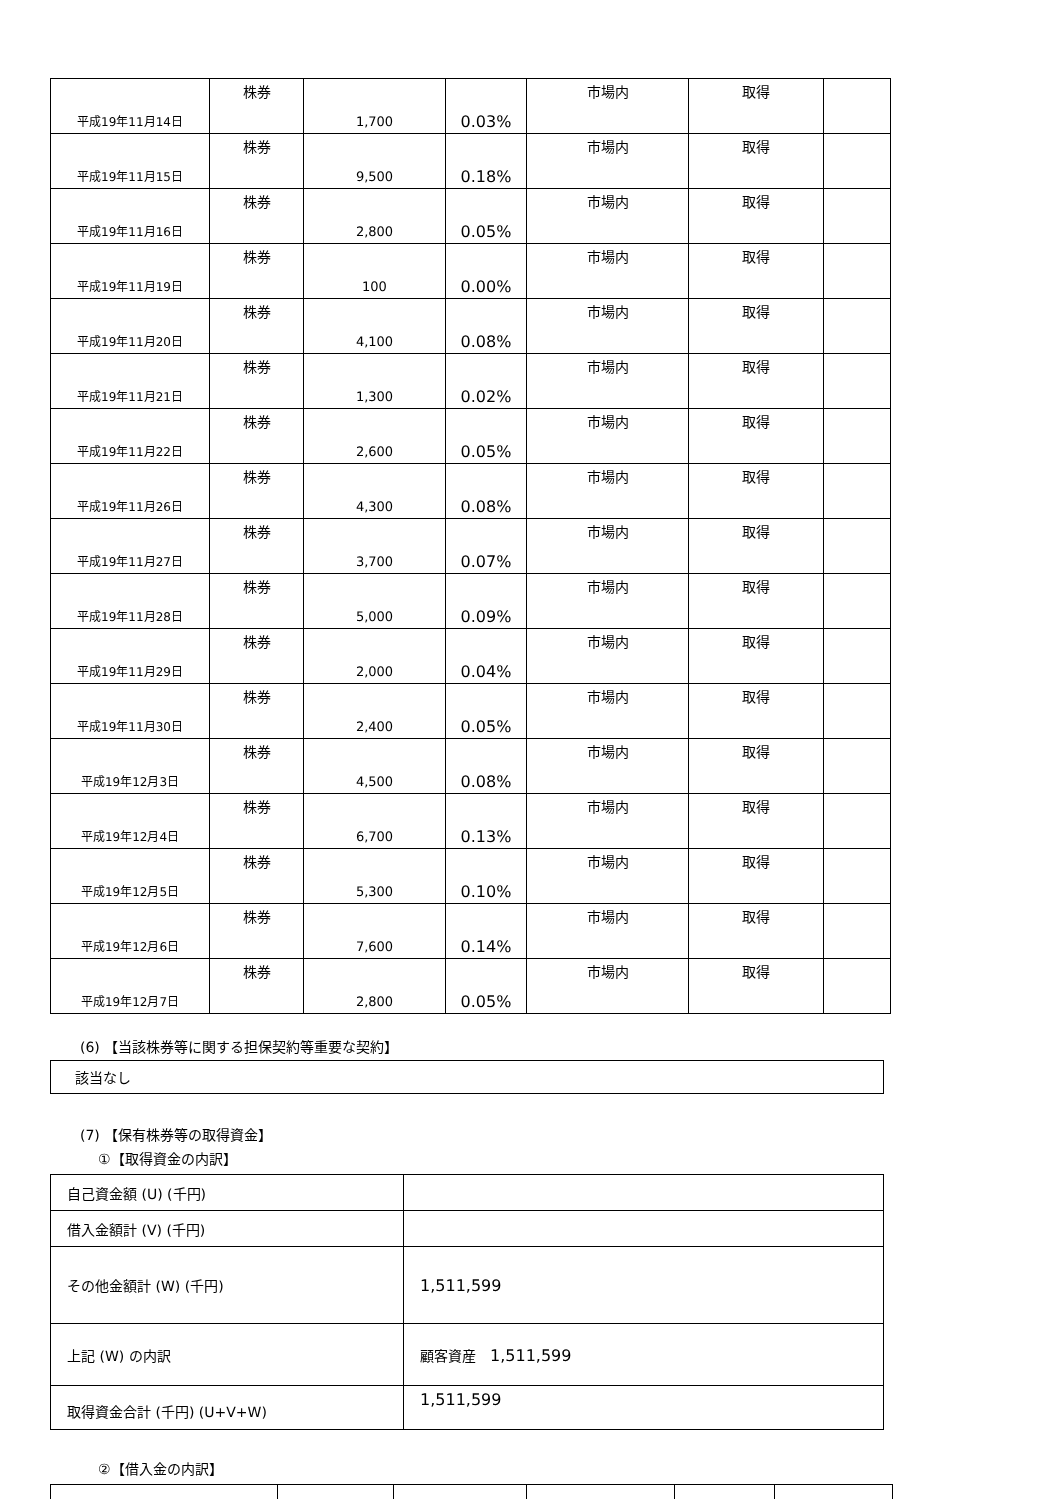| 平成19年11月14日 | 株券 | 1,700 | 0.03% | 市場内 | 取得 | |
| 平成19年11月15日 | 株券 | 9,500 | 0.18% | 市場内 | 取得 | |
| 平成19年11月16日 | 株券 | 2,800 | 0.05% | 市場内 | 取得 | |
| 平成19年11月19日 | 株券 | 100 | 0.00% | 市場内 | 取得 | |
| 平成19年11月20日 | 株券 | 4,100 | 0.08% | 市場内 | 取得 | |
| 平成19年11月21日 | 株券 | 1,300 | 0.02% | 市場内 | 取得 | |
| 平成19年11月22日 | 株券 | 2,600 | 0.05% | 市場内 | 取得 | |
| 平成19年11月26日 | 株券 | 4,300 | 0.08% | 市場内 | 取得 | |
| 平成19年11月27日 | 株券 | 3,700 | 0.07% | 市場内 | 取得 | |
| 平成19年11月28日 | 株券 | 5,000 | 0.09% | 市場内 | 取得 | |
| 平成19年11月29日 | 株券 | 2,000 | 0.04% | 市場内 | 取得 | |
| 平成19年11月30日 | 株券 | 2,400 | 0.05% | 市場内 | 取得 | |
| 平成19年12月3日 | 株券 | 4,500 | 0.08% | 市場内 | 取得 | |
| 平成19年12月4日 | 株券 | 6,700 | 0.13% | 市場内 | 取得 | |
| 平成19年12月5日 | 株券 | 5,300 | 0.10% | 市場内 | 取得 | |
| 平成19年12月6日 | 株券 | 7,600 | 0.14% | 市場内 | 取得 | |
| 平成19年12月7日 | 株券 | 2,800 | 0.05% | 市場内 | 取得 | |
(6) 【当該株券等に関する担保契約等重要な契約】
該当なし
(7) 【保有株券等の取得資金】
①【取得資金の内訳】
| 自己資金額 (U) (千円) | |
| 借入金額計 (V) (千円) | |
| その他金額計 (W) (千円) | 1,511,599 |
| 上記 (W) の内訳 | 顧客資産 1,511,599 |
| 取得資金合計 (千円) (U+V+W) | 1,511,599 |
②【借入金の内訳】